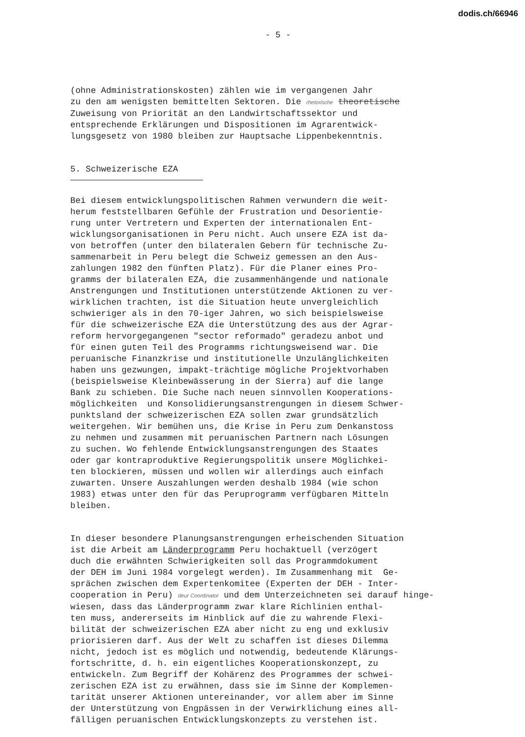dodis.ch/66946
- 5 -
(ohne Administrationskosten) zählen wie im vergangenen Jahr zu den am wenigsten bemittelten Sektoren. Die rhetorische theoretische Zuweisung von Priorität an den Landwirtschaftssektor und entsprechende Erklärungen und Dispositionen im Agrarentwick- lungsgesetz von 1980 bleiben zur Hauptsache Lippenbekenntnis.
5. Schweizerische EZA
Bei diesem entwicklungspolitischen Rahmen verwundern die weit- herum feststellbaren Gefühle der Frustration und Desorientie- rung unter Vertretern und Experten der internationalen Ent- wicklungsorganisationen in Peru nicht. Auch unsere EZA ist da- von betroffen (unter den bilateralen Gebern für technische Zu- sammenarbeit in Peru belegt die Schweiz gemessen an den Aus- zahlungen 1982 den fünften Platz). Für die Planer eines Pro- gramms der bilateralen EZA, die zusammenhängende und nationale Anstrengungen und Institutionen unterstützende Aktionen zu ver- wirklichen trachten, ist die Situation heute unvergleichlich schwieriger als in den 70-iger Jahren, wo sich beispielsweise für die schweizerische EZA die Unterstützung des aus der Agrar- reform hervorgegangenen "sector reformado" geradezu anbot und für einen guten Teil des Programms richtungsweisend war. Die peruanische Finanzkrise und institutionelle Unzulänglichkeiten haben uns gezwungen, impakt-trächtige mögliche Projektvorhaben (beispielsweise Kleinbewässerung in der Sierra) auf die lange Bank zu schieben. Die Suche nach neuen sinnvollen Kooperations- möglichkeiten und Konsolidierungsanstrengungen in diesem Schwer- punktsland der schweizerischen EZA sollen zwar grundsätzlich weitergehen. Wir bemühen uns, die Krise in Peru zum Denkanstoss zu nehmen und zusammen mit peruanischen Partnern nach Lösungen zu suchen. Wo fehlende Entwicklungsanstrengungen des Staates oder gar kontraproduktive Regierungspolitik unsere Möglichkei- ten blockieren, müssen und wollen wir allerdings auch einfach zuwarten. Unsere Auszahlungen werden deshalb 1984 (wie schon 1983) etwas unter den für das Peruprogramm verfügbaren Mitteln bleiben.
In dieser besondere Planungsanstrengungen erheischenden Situation ist die Arbeit am Länderprogramm Peru hochaktuell (verzögert duch die erwähnten Schwierigkeiten soll das Programmdokument der DEH im Juni 1984 vorgelegt werden). Im Zusammenhang mit Ge- sprächen zwischen dem Expertenkomitee (Experten der DEH - Inter- cooperation in Peru) deur Coordinator und dem Unterzeichneten sei darauf hinge- wiesen, dass das Länderprogramm zwar klare Richlinien enthal- ten muss, andererseits im Hinblick auf die zu wahrende Flexi- bilität der schweizerischen EZA aber nicht zu eng und exklusiv priorisieren darf. Aus der Welt zu schaffen ist dieses Dilemma nicht, jedoch ist es möglich und notwendig, bedeutende Klärungs- fortschritte, d. h. ein eigentliches Kooperationskonzept, zu entwickeln. Zum Begriff der Kohärenz des Programmes der schwei- zerischen EZA ist zu erwähnen, dass sie im Sinne der Komplemen- tarität unserer Aktionen untereinander, vor allem aber im Sinne der Unterstützung von Engpässen in der Verwirklichung eines all- fälligen peruanischen Entwicklungskonzepts zu verstehen ist.